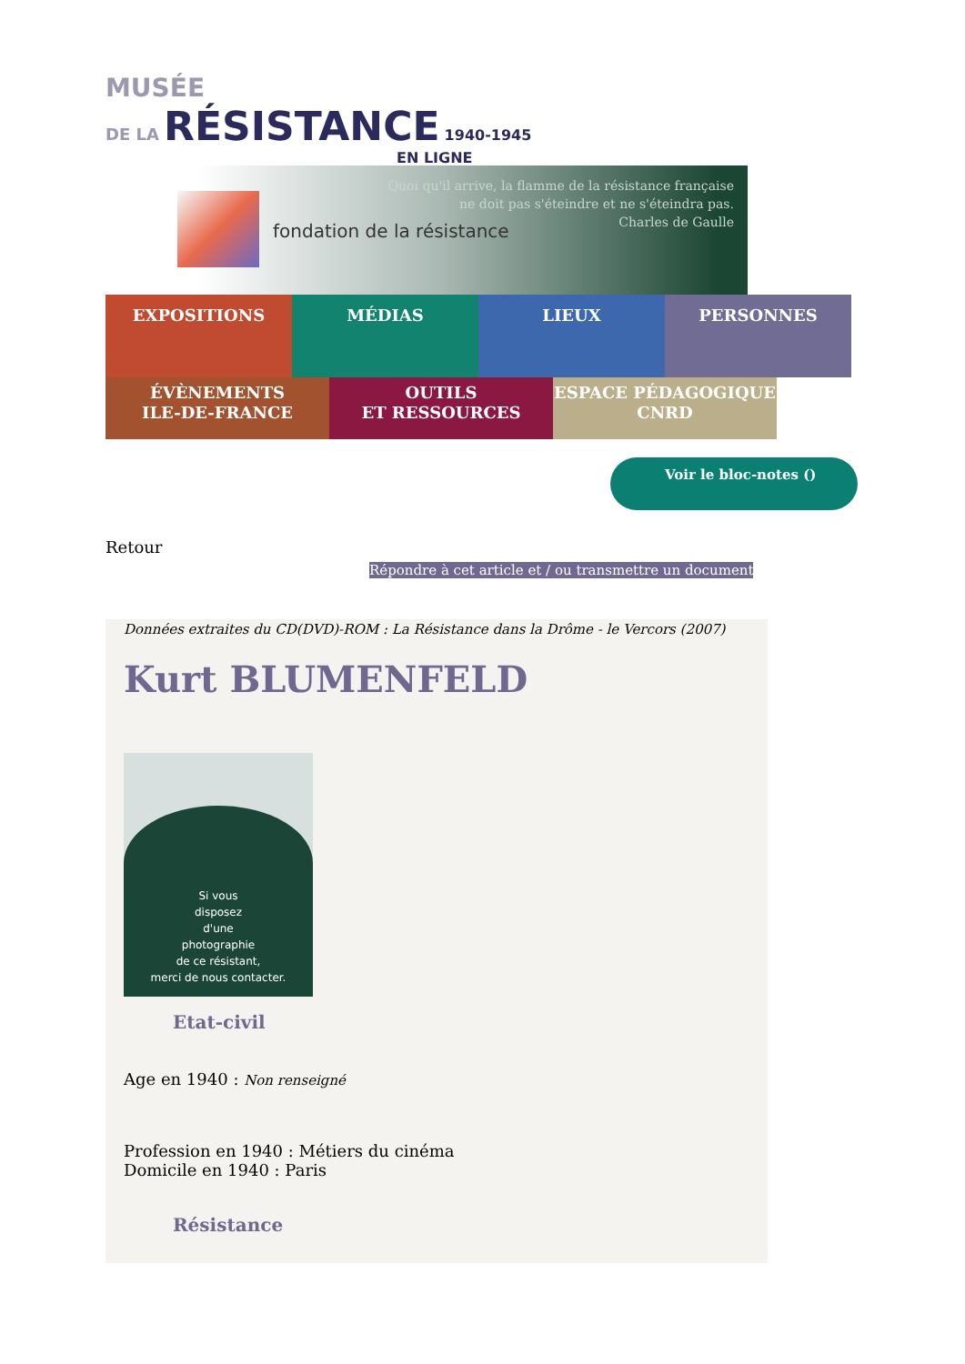MUSÉE
DE LA RÉSISTANCE 1940-1945
EN LIGNE
fondation de la résistance
Quoi qu'il arrive, la flamme de la résistance française
ne doit pas s'éteindre et ne s'éteindra pas.
Charles de Gaulle
EXPOSITIONS MÉDIAS LIEUX PERSONNES
ÉVÈNEMENTS
ILE-DE-FRANCE
OUTILS
ET RESSOURCES
ESPACE PÉDAGOGIQUE
CNRD
Voir le bloc-notes ()
Retour
Répondre à cet article et / ou transmettre un document
Données extraites du CD(DVD)-ROM : La Résistance dans la Drôme - le Vercors (2007)
Kurt BLUMENFELD
Si vous
disposez
d'une
photographie
de ce résistant,
merci de nous contacter.
Etat-civil
Age en 1940 : Non renseigné
Profession en 1940 : Métiers du cinéma
Domicile en 1940 : Paris
Résistance